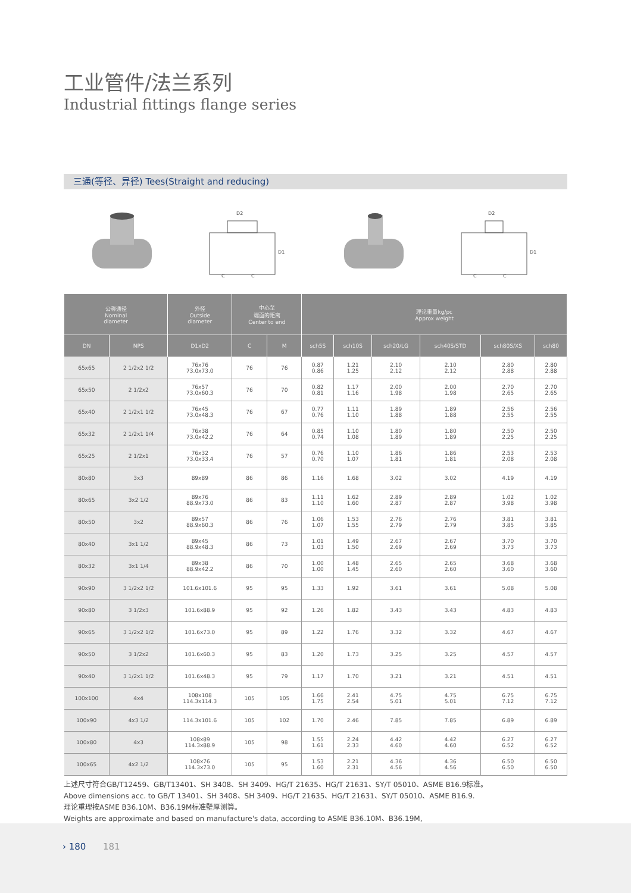工业管件/法兰系列
Industrial fittings flange series
三通(等径、异径) Tees(Straight and reducing)
D2
C
C
D1
D2
C
C
D1
| 公称通径 Nominal diameter | | 外径 Outside diameter | 中心至 端面的距离 Center to end | | 理论重量kg/pc Approx weight | | | | | |
| --- | --- | --- | --- | --- | --- | --- | --- | --- | --- | --- |
| DN | NPS | D1xD2 | C | M | sch5S | sch10S | sch20/LG | sch40S/STD | sch80S/XS | sch80 |
| 65x65 | 2 1/2x2 1/2 | 76x76 73.0x73.0 | 76 | 76 | 0.87 0.86 | 1.21 1.25 | 2.10 2.12 | 2.10 2.12 | 2.80 2.88 | 2.80 2.88 |
| 65x50 | 2 1/2x2 | 76x57 73.0x60.3 | 76 | 70 | 0.82 0.81 | 1.17 1.16 | 2.00 1.98 | 2.00 1.98 | 2.70 2.65 | 2.70 2.65 |
| 65x40 | 2 1/2x1 1/2 | 76x45 73.0x48.3 | 76 | 67 | 0.77 0.76 | 1.11 1.10 | 1.89 1.88 | 1.89 1.88 | 2.56 2.55 | 2.56 2.55 |
| 65x32 | 2 1/2x1 1/4 | 76x38 73.0x42.2 | 76 | 64 | 0.85 0.74 | 1.10 1.08 | 1.80 1.89 | 1.80 1.89 | 2.50 2.25 | 2.50 2.25 |
| 65x25 | 2 1/2x1 | 76x32 73.0x33.4 | 76 | 57 | 0.76 0.70 | 1.10 1.07 | 1.86 1.81 | 1.86 1.81 | 2.53 2.08 | 2.53 2.08 |
| 80x80 | 3x3 | 89x89 | 86 | 86 | 1.16 | 1.68 | 3.02 | 3.02 | 4.19 | 4.19 |
| 80x65 | 3x2 1/2 | 89x76 88.9x73.0 | 86 | 83 | 1.11 1.10 | 1.62 1.60 | 2.89 2.87 | 2.89 2.87 | 1.02 3.98 | 1.02 3.98 |
| 80x50 | 3x2 | 89x57 88.9x60.3 | 86 | 76 | 1.06 1.07 | 1.53 1.55 | 2.76 2.79 | 2.76 2.79 | 3.81 3.85 | 3.81 3.85 |
| 80x40 | 3x1 1/2 | 89x45 88.9x48.3 | 86 | 73 | 1.01 1.03 | 1.49 1.50 | 2.67 2.69 | 2.67 2.69 | 3.70 3.73 | 3.70 3.73 |
| 80x32 | 3x1 1/4 | 89x38 88.9x42.2 | 86 | 70 | 1.00 1.00 | 1.48 1.45 | 2.65 2.60 | 2.65 2.60 | 3.68 3.60 | 3.68 3.60 |
| 90x90 | 3 1/2x2 1/2 | 101.6x101.6 | 95 | 95 | 1.33 | 1.92 | 3.61 | 3.61 | 5.08 | 5.08 |
| 90x80 | 3 1/2x3 | 101.6x88.9 | 95 | 92 | 1.26 | 1.82 | 3.43 | 3.43 | 4.83 | 4.83 |
| 90x65 | 3 1/2x2 1/2 | 101.6x73.0 | 95 | 89 | 1.22 | 1.76 | 3.32 | 3.32 | 4.67 | 4.67 |
| 90x50 | 3 1/2x2 | 101.6x60.3 | 95 | 83 | 1.20 | 1.73 | 3.25 | 3.25 | 4.57 | 4.57 |
| 90x40 | 3 1/2x1 1/2 | 101.6x48.3 | 95 | 79 | 1.17 | 1.70 | 3.21 | 3.21 | 4.51 | 4.51 |
| 100x100 | 4x4 | 108x108 114.3x114.3 | 105 | 105 | 1.66 1.75 | 2.41 2.54 | 4.75 5.01 | 4.75 5.01 | 6.75 7.12 | 6.75 7.12 |
| 100x90 | 4x3 1/2 | 114.3x101.6 | 105 | 102 | 1.70 | 2.46 | 7.85 | 7.85 | 6.89 | 6.89 |
| 100x80 | 4x3 | 108x89 114.3x88.9 | 105 | 98 | 1.55 1.61 | 2.24 2.33 | 4.42 4.60 | 4.42 4.60 | 6.27 6.52 | 6.27 6.52 |
| 100x65 | 4x2 1/2 | 108x76 114.3x73.0 | 105 | 95 | 1.53 1.60 | 2.21 2.31 | 4.36 4.56 | 4.36 4.56 | 6.50 6.50 | 6.50 6.50 |
上述尺寸符合GB/T12459、GB/T13401、SH 3408、SH 3409、HG/T 21635、HG/T 21631、SY/T 05010、ASME B16.9标准。
Above dimensions acc. to GB/T 13401、SH 3408、SH 3409、HG/T 21635、HG/T 21631、SY/T 05010、ASME B16.9.
理论重理按ASME B36.10M、B36.19M标准壁厚测算。
Weights are approximate and based on manufacture's data, according to ASME B36.10M、B36.19M,
› 180 181